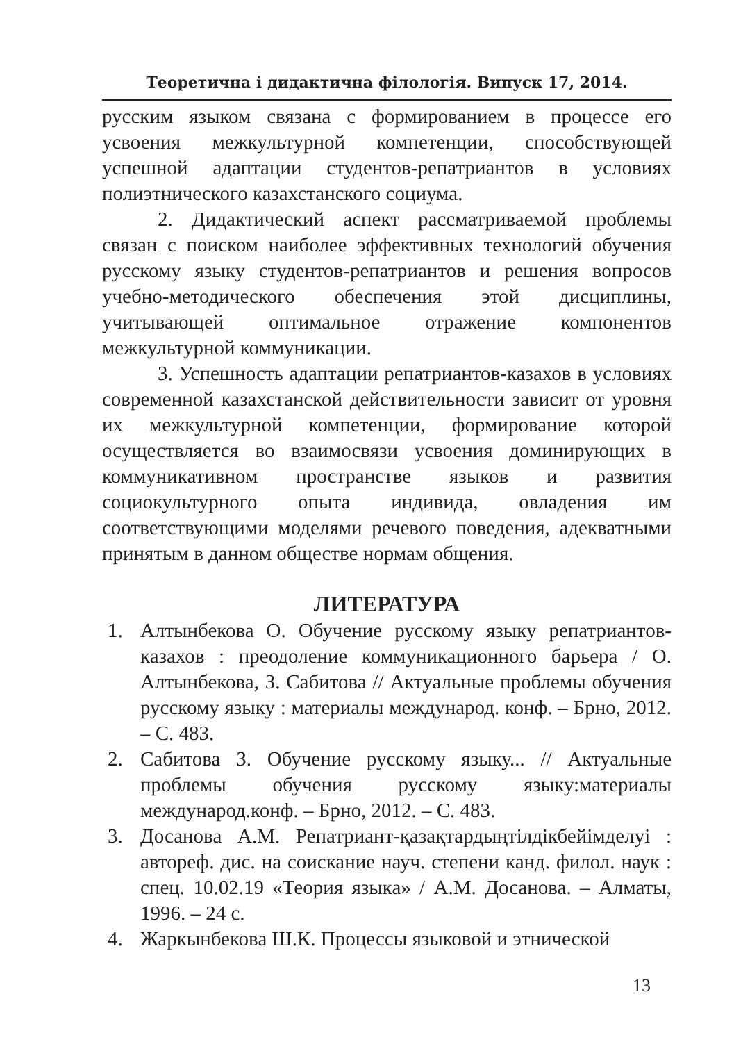Теоретична і дидактична філологія. Випуск 17, 2014.
русским языком связана с формированием в процессе его усвоения межкультурной компетенции, способствующей успешной адаптации студентов-репатриантов в условиях полиэтнического казахстанского социума.
2. Дидактический аспект рассматриваемой проблемы связан с поиском наиболее эффективных технологий обучения русскому языку студентов-репатриантов и решения вопросов учебно-методического обеспечения этой дисциплины, учитывающей оптимальное отражение компонентов межкультурной коммуникации.
3. Успешность адаптации репатриантов-казахов в условиях современной казахстанской действительности зависит от уровня их межкультурной компетенции, формирование которой осуществляется во взаимосвязи усвоения доминирующих в коммуникативном пространстве языков и развития социокультурного опыта индивида, овладения им соответствующими моделями речевого поведения, адекватными принятым в данном обществе нормам общения.
ЛИТЕРАТУРА
1. Алтынбекова О. Обучение русскому языку репатриантов-казахов : преодоление коммуникационного барьера / О. Алтынбекова, З. Сабитова // Актуальные проблемы обучения русскому языку : материалы международ. конф. – Брно, 2012. – С. 483.
2. Сабитова З. Обучение русскому языку... // Актуальные проблемы обучения русскому языку:материалы международ.конф. – Брно, 2012. – С. 483.
3. Досанова А.М. Репатриант-қазақтардыңтілдікбейімделуі : автореф. дис. на соискание науч. степени канд. филол. наук : спец. 10.02.19 «Теория языка» / А.М. Досанова. – Алматы, 1996. – 24 с.
4. Жаркынбекова Ш.К. Процессы языковой и этнической
13